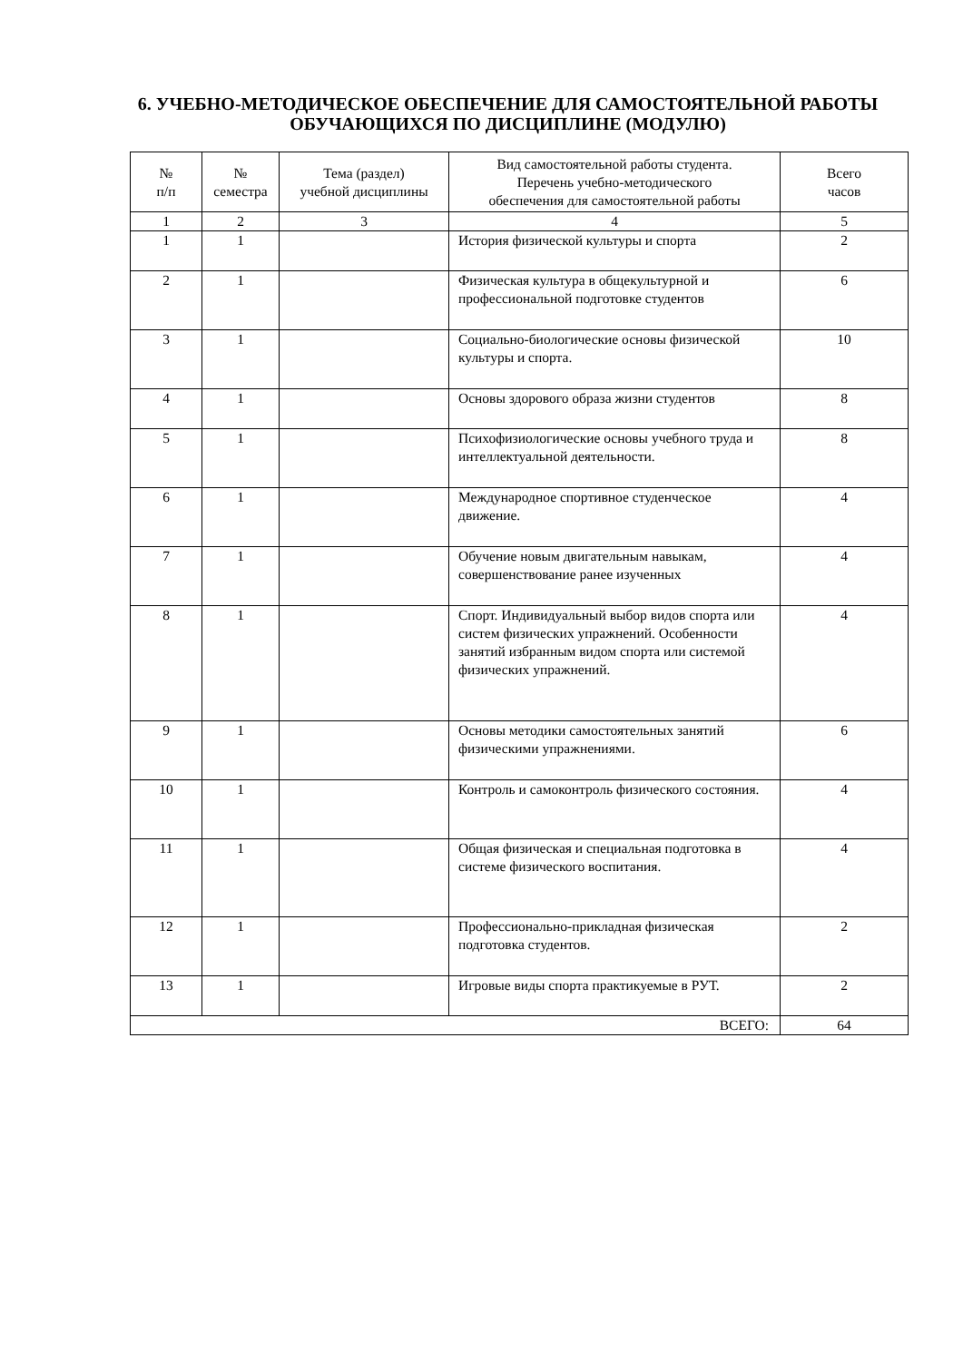6. УЧЕБНО-МЕТОДИЧЕСКОЕ ОБЕСПЕЧЕНИЕ ДЛЯ САМОСТОЯТЕЛЬНОЙ РАБОТЫ ОБУЧАЮЩИХСЯ ПО ДИСЦИПЛИНЕ (МОДУЛЮ)
| № п/п | № семестра | Тема (раздел) учебной дисциплины | Вид самостоятельной работы студента. Перечень учебно-методического обеспечения для самостоятельной работы | Всего часов |
| --- | --- | --- | --- | --- |
| 1 | 2 | 3 | 4 | 5 |
| 1 | 1 | | История физической культуры и спорта | 2 |
| 2 | 1 | | Физическая культура в общекультурной и профессиональной подготовке студентов | 6 |
| 3 | 1 | | Социально-биологические основы физической культуры и спорта. | 10 |
| 4 | 1 | | Основы здорового образа жизни студентов | 8 |
| 5 | 1 | | Психофизиологические основы учебного труда и интеллектуальной деятельности. | 8 |
| 6 | 1 | | Международное спортивное студенческое движение. | 4 |
| 7 | 1 | | Обучение новым двигательным навыкам, совершенствование ранее изученных | 4 |
| 8 | 1 | | Спорт. Индивидуальный выбор видов спорта или систем физических упражнений. Особенности занятий избранным видом спорта или системой физических упражнений. | 4 |
| 9 | 1 | | Основы методики самостоятельных занятий физическими упражнениями. | 6 |
| 10 | 1 | | Контроль и самоконтроль физического состояния. | 4 |
| 11 | 1 | | Общая физическая и специальная подготовка в системе физического воспитания. | 4 |
| 12 | 1 | | Профессионально-прикладная физическая подготовка студентов. | 2 |
| 13 | 1 | | Игровые виды спорта практикуемые в РУТ. | 2 |
| ВСЕГО: | | | | 64 |